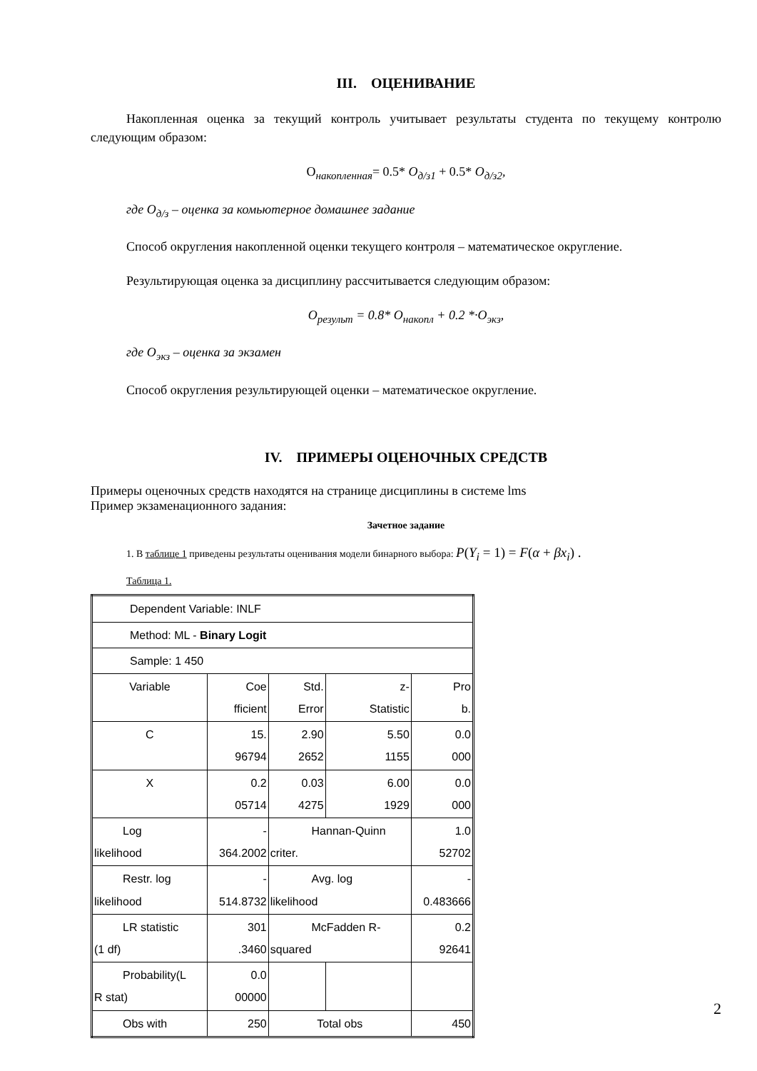III. ОЦЕНИВАНИЕ
Накопленная оценка за текущий контроль учитывает результаты студента по текущему контролю следующим образом:
О<sub>накопленная</sub>= 0.5* О<sub>д/з1</sub> + 0.5* О<sub>д/з2</sub>,
где О<sub>д/з</sub> – оценка за комьютерное домашнее задание
Способ округления накопленной оценки текущего контроля – математическое округление.
Результирующая оценка за дисциплину рассчитывается следующим образом:
О<sub>результ</sub> = 0.8* О<sub>накопл</sub> + 0.2 *·О<sub>экз</sub>,
где О<sub>экз</sub> – оценка за экзамен
Способ округления результирующей оценки – математическое округление.
IV. ПРИМЕРЫ ОЦЕНОЧНЫХ СРЕДСТВ
Примеры оценочных средств находятся на странице дисциплины в системе lms
Пример экзаменационного задания:
Зачетное задание
1. В таблице 1 приведены результаты оценивания модели бинарного выбора: P(Y<sub>i</sub> = 1) = F(α + βx<sub>i</sub>) .
Таблица 1.
| Dependent Variable: INLF | | | | |
| Method: ML - Binary Logit | | | | |
| Sample: 1 450 | | | | |
| Variable | Coe fficient | Std. Error | z- Statistic | Pro b. |
| C | 15. 96794 | 2.90 2652 | 5.50 1155 | 0.0 000 |
| X | 0.2 05714 | 0.03 4275 | 6.00 1929 | 0.0 000 |
| Log likelihood | - 364.2002 | Hannan-Quinn criter. | | 1.0 52702 |
| Restr. log likelihood | - 514.8732 | Avg. log likelihood | | - 0.483666 |
| LR statistic (1 df) | 301 .3460 | McFadden R- squared | | 0.2 92641 |
| Probability(L R stat) | 0.0 00000 | | | |
| Obs with | 250 | Total obs | | 450 |
2